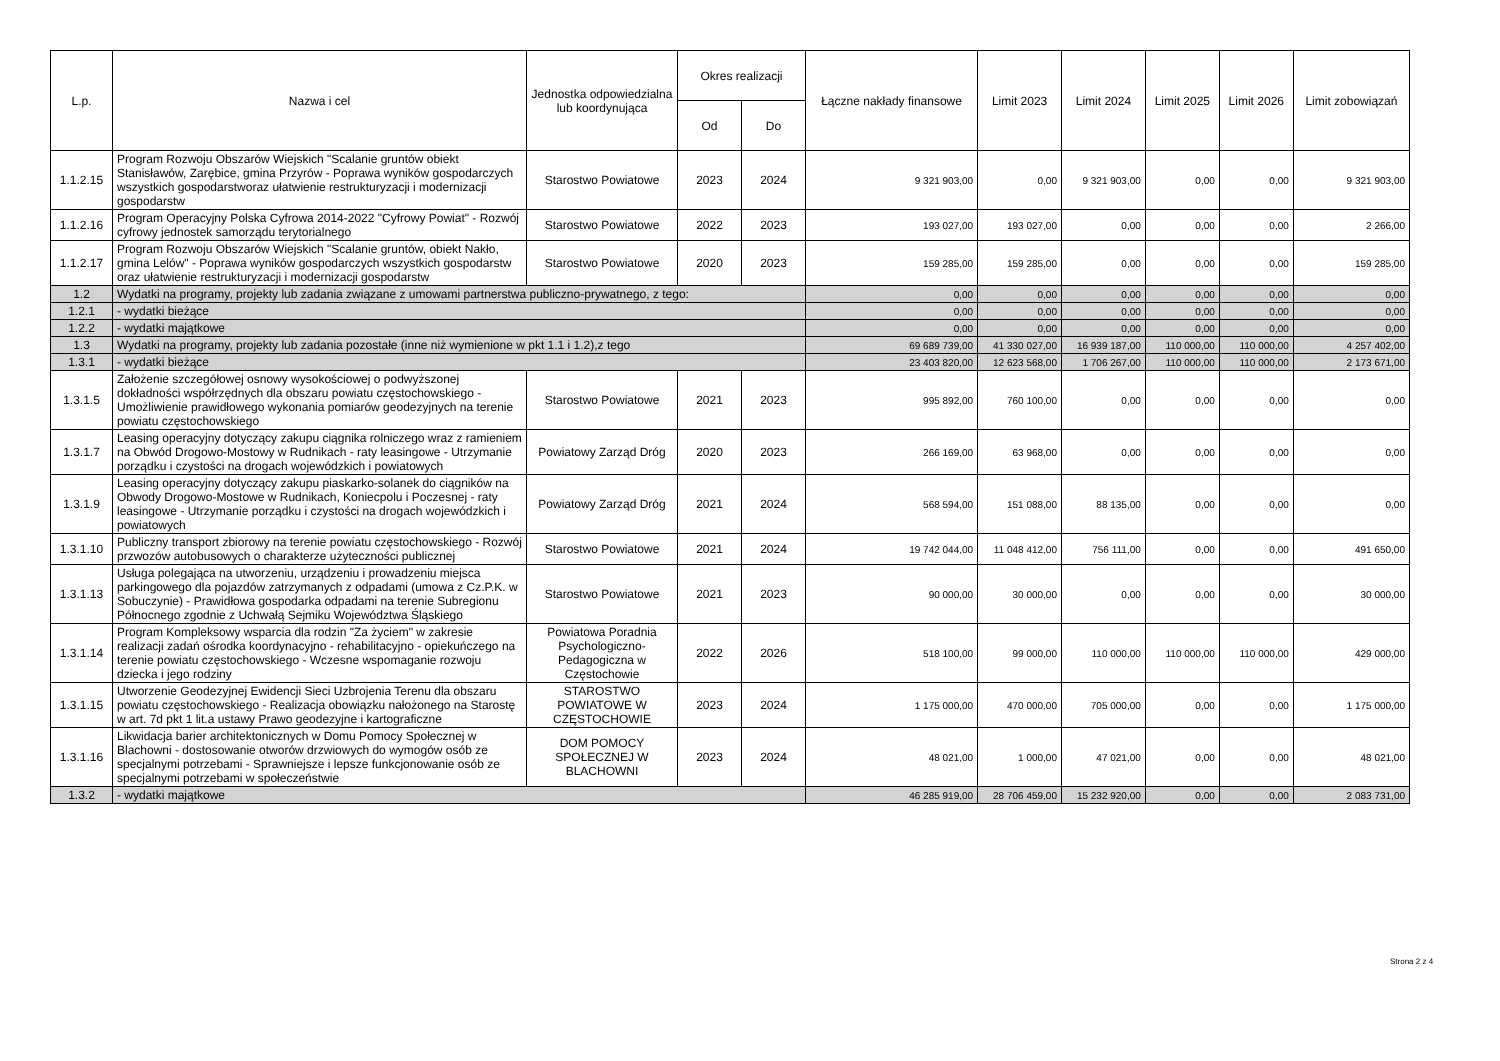| L.p. | Nazwa i cel | Jednostka odpowiedzialna lub koordynująca | Okres realizacji | | Łączne nakłady finansowe | Limit 2023 | Limit 2024 | Limit 2025 | Limit 2026 | Limit zobowiązań |
| --- | --- | --- | --- | --- | --- | --- | --- | --- | --- | --- |
| | | | Od | Do | | | | | | |
| 1.1.2.15 | Program Rozwoju Obszarów Wiejskich "Scalanie gruntów obiekt Stanisławów, Zarębice, gmina Przyrów - Poprawa wyników gospodarczych wszystkich gospodarstworaz ułatwienie restrukturyzacji i modernizacji gospodarstw | Starostwo Powiatowe | 2023 | 2024 | 9 321 903,00 | 0,00 | 9 321 903,00 | 0,00 | 0,00 | 9 321 903,00 |
| 1.1.2.16 | Program Operacyjny Polska Cyfrowa 2014-2022 "Cyfrowy Powiat" - Rozwój cyfrowy jednostek samorządu terytorialnego | Starostwo Powiatowe | 2022 | 2023 | 193 027,00 | 193 027,00 | 0,00 | 0,00 | 0,00 | 2 266,00 |
| 1.1.2.17 | Program Rozwoju Obszarów Wiejskich "Scalanie gruntów, obiekt Nakło, gmina Lelów" - Poprawa wyników gospodarczych wszystkich gospodarstw oraz ułatwienie restrukturyzacji i modernizacji gospodarstw | Starostwo Powiatowe | 2020 | 2023 | 159 285,00 | 159 285,00 | 0,00 | 0,00 | 0,00 | 159 285,00 |
| 1.2 | Wydatki na programy, projekty lub zadania związane z umowami partnerstwa publiczno-prywatnego, z tego: | | | | 0,00 | 0,00 | 0,00 | 0,00 | 0,00 | 0,00 |
| 1.2.1 | - wydatki bieżące | | | | 0,00 | 0,00 | 0,00 | 0,00 | 0,00 | 0,00 |
| 1.2.2 | - wydatki majątkowe | | | | 0,00 | 0,00 | 0,00 | 0,00 | 0,00 | 0,00 |
| 1.3 | Wydatki na programy, projekty lub zadania pozostałe (inne niż wymienione w pkt 1.1 i 1.2),z tego | | | | 69 689 739,00 | 41 330 027,00 | 16 939 187,00 | 110 000,00 | 110 000,00 | 4 257 402,00 |
| 1.3.1 | - wydatki bieżące | | | | 23 403 820,00 | 12 623 568,00 | 1 706 267,00 | 110 000,00 | 110 000,00 | 2 173 671,00 |
| 1.3.1.5 | Założenie szczegółowej osnowy wysokościowej o podwyższonej dokładności współrzędnych dla obszaru powiatu częstochowskiego - Umożliwienie prawidłowego wykonania pomiarów geodezyjnych na terenie powiatu częstochowskiego | Starostwo Powiatowe | 2021 | 2023 | 995 892,00 | 760 100,00 | 0,00 | 0,00 | 0,00 | 0,00 |
| 1.3.1.7 | Leasing operacyjny dotyczący zakupu ciągnika rolniczego wraz z ramieniem na Obwód Drogowo-Mostowy w Rudnikach - raty leasingowe - Utrzymanie porządku i czystości na drogach wojewódzkich i powiatowych | Powiatowy Zarząd Dróg | 2020 | 2023 | 266 169,00 | 63 968,00 | 0,00 | 0,00 | 0,00 | 0,00 |
| 1.3.1.9 | Leasing operacyjny dotyczący zakupu piaskarko-solanek do ciągników na Obwody Drogowo-Mostowe w Rudnikach, Koniecpolu i Poczesnej - raty leasingowe - Utrzymanie porządku i czystości na drogach wojewódzkich i powiatowych | Powiatowy Zarząd Dróg | 2021 | 2024 | 568 594,00 | 151 088,00 | 88 135,00 | 0,00 | 0,00 | 0,00 |
| 1.3.1.10 | Publiczny transport zbiorowy na terenie powiatu częstochowskiego - Rozwój przwozów autobusowych o charakterze użyteczności publicznej | Starostwo Powiatowe | 2021 | 2024 | 19 742 044,00 | 11 048 412,00 | 756 111,00 | 0,00 | 0,00 | 491 650,00 |
| 1.3.1.13 | Usługa polegająca na utworzeniu, urządzeniu i prowadzeniu miejsca parkingowego dla pojazdów zatrzymanych z odpadami (umowa z Cz.P.K. w Sobuczynie) - Prawidłowa gospodarka odpadami na terenie Subregionu Północnego zgodnie z Uchwałą Sejmiku Województwa Śląskiego | Starostwo Powiatowe | 2021 | 2023 | 90 000,00 | 30 000,00 | 0,00 | 0,00 | 0,00 | 30 000,00 |
| 1.3.1.14 | Program Kompleksowy wsparcia dla rodzin "Za życiem" w zakresie realizacji zadań ośrodka koordynacyjno - rehabilitacyjno - opiekuńczego na terenie powiatu częstochowskiego - Wczesne wspomaganie rozwoju dziecka i jego rodziny | Powiatowa Poradnia Psychologiczno-Pedagogiczna w Częstochowie | 2022 | 2026 | 518 100,00 | 99 000,00 | 110 000,00 | 110 000,00 | 110 000,00 | 429 000,00 |
| 1.3.1.15 | Utworzenie Geodezyjnej Ewidencji Sieci Uzbrojenia Terenu dla obszaru powiatu częstochowskiego - Realizacja obowiązku nałożonego na Starostę w art. 7d pkt 1 lit.a ustawy Prawo geodezyjne i kartograficzne | STAROSTWO POWIATOWE W CZĘSTOCHOWIE | 2023 | 2024 | 1 175 000,00 | 470 000,00 | 705 000,00 | 0,00 | 0,00 | 1 175 000,00 |
| 1.3.1.16 | Likwidacja barier architektonicznych w Domu Pomocy Społecznej w Blachowni - dostosowanie otworów drzwiowych do wymogów osób ze specjalnymi potrzebami - Sprawniejsze i lepsze funkcjonowanie osób ze specjalnymi potrzebami w społeczeństwie | DOM POMOCY SPOŁECZNEJ W BLACHOWNI | 2023 | 2024 | 48 021,00 | 1 000,00 | 47 021,00 | 0,00 | 0,00 | 48 021,00 |
| 1.3.2 | - wydatki majątkowe | | | | 46 285 919,00 | 28 706 459,00 | 15 232 920,00 | 0,00 | 0,00 | 2 083 731,00 |
Strona 2 z 4